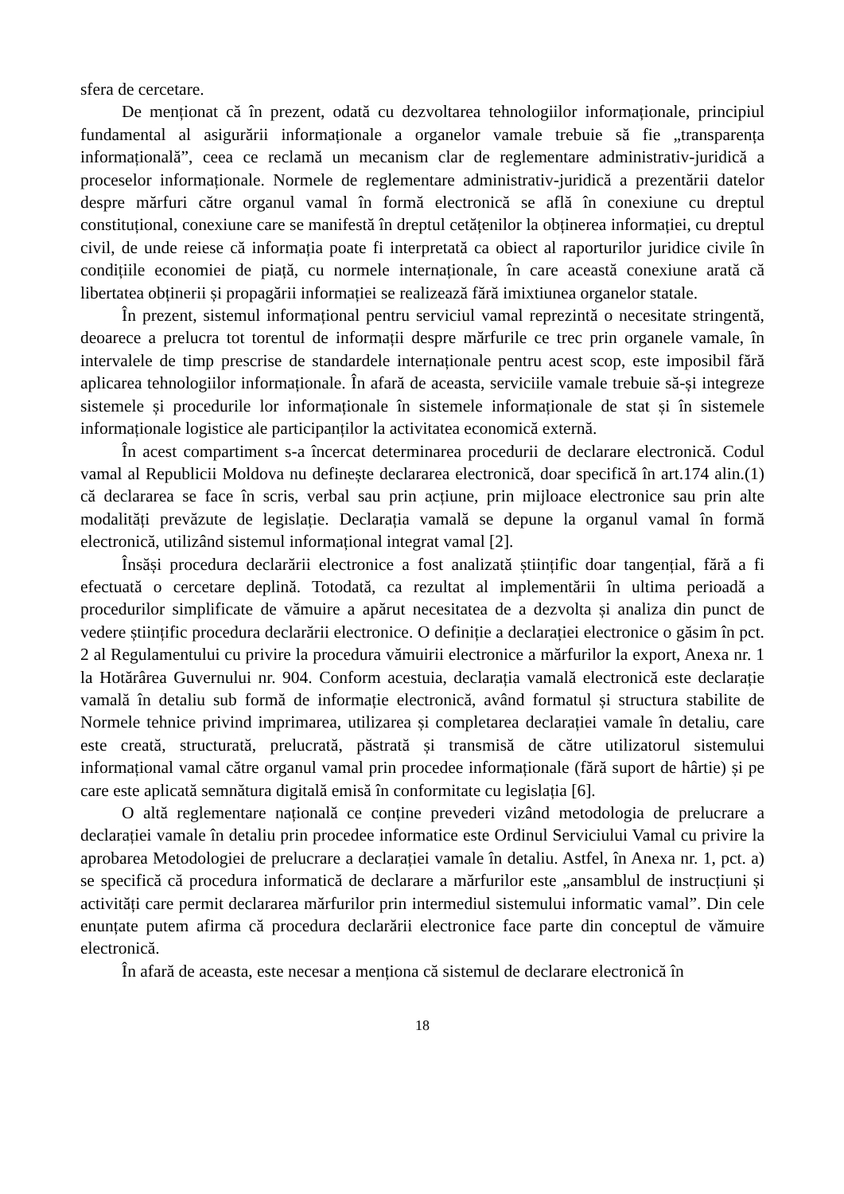sfera de cercetare.
De menționat că în prezent, odată cu dezvoltarea tehnologiilor informaționale, principiul fundamental al asigurării informaționale a organelor vamale trebuie să fie „transparența informațională”, ceea ce reclamă un mecanism clar de reglementare administrativ-juridică a proceselor informaționale. Normele de reglementare administrativ-juridică a prezentării datelor despre mărfuri către organul vamal în formă electronică se află în conexiune cu dreptul constituțional, conexiune care se manifestă în dreptul cetățenilor la obținerea informației, cu dreptul civil, de unde reiese că informația poate fi interpretată ca obiect al raporturilor juridice civile în condițiile economiei de piață, cu normele internaționale, în care această conexiune arată că libertatea obținerii și propagării informației se realizează fără imixtiunea organelor statale.
În prezent, sistemul informațional pentru serviciul vamal reprezintă o necesitate stringentă, deoarece a prelucra tot torentul de informații despre mărfurile ce trec prin organele vamale, în intervalele de timp prescrise de standardele internaționale pentru acest scop, este imposibil fără aplicarea tehnologiilor informaționale. În afară de aceasta, serviciile vamale trebuie să-și integreze sistemele și procedurile lor informaționale în sistemele informaționale de stat și în sistemele informaționale logistice ale participanților la activitatea economică externă.
În acest compartiment s-a încercat determinarea procedurii de declarare electronică. Codul vamal al Republicii Moldova nu definește declararea electronică, doar specifică în art.174 alin.(1) că declararea se face în scris, verbal sau prin acțiune, prin mijloace electronice sau prin alte modalități prevăzute de legislație. Declarația vamală se depune la organul vamal în formă electronică, utilizând sistemul informațional integrat vamal [2].
Însăși procedura declarării electronice a fost analizată științific doar tangențial, fără a fi efectuată o cercetare deplină. Totodată, ca rezultat al implementării în ultima perioadă a procedurilor simplificate de vămuire a apărut necesitatea de a dezvolta și analiza din punct de vedere științific procedura declarării electronice. O definiție a declarației electronice o găsim în pct. 2 al Regulamentului cu privire la procedura vămuirii electronice a mărfurilor la export, Anexa nr. 1 la Hotărârea Guvernului nr. 904. Conform acestuia, declarația vamală electronică este declarație vamală în detaliu sub formă de informație electronică, având formatul și structura stabilite de Normele tehnice privind imprimarea, utilizarea și completarea declarației vamale în detaliu, care este creată, structurată, prelucrată, păstrată și transmisă de către utilizatorul sistemului informațional vamal către organul vamal prin procedee informaționale (fără suport de hârtie) și pe care este aplicată semnătura digitală emisă în conformitate cu legislația [6].
O altă reglementare națională ce conține prevederi vizând metodologia de prelucrare a declarației vamale în detaliu prin procedee informatice este Ordinul Serviciului Vamal cu privire la aprobarea Metodologiei de prelucrare a declarației vamale în detaliu. Astfel, în Anexa nr. 1, pct. a) se specifică că procedura informatică de declarare a mărfurilor este „ansamblul de instrucțiuni și activități care permit declararea mărfurilor prin intermediul sistemului informatic vamal”. Din cele enunțate putem afirma că procedura declarării electronice face parte din conceptul de vămuire electronică.
În afară de aceasta, este necesar a menționa că sistemul de declarare electronică în
18